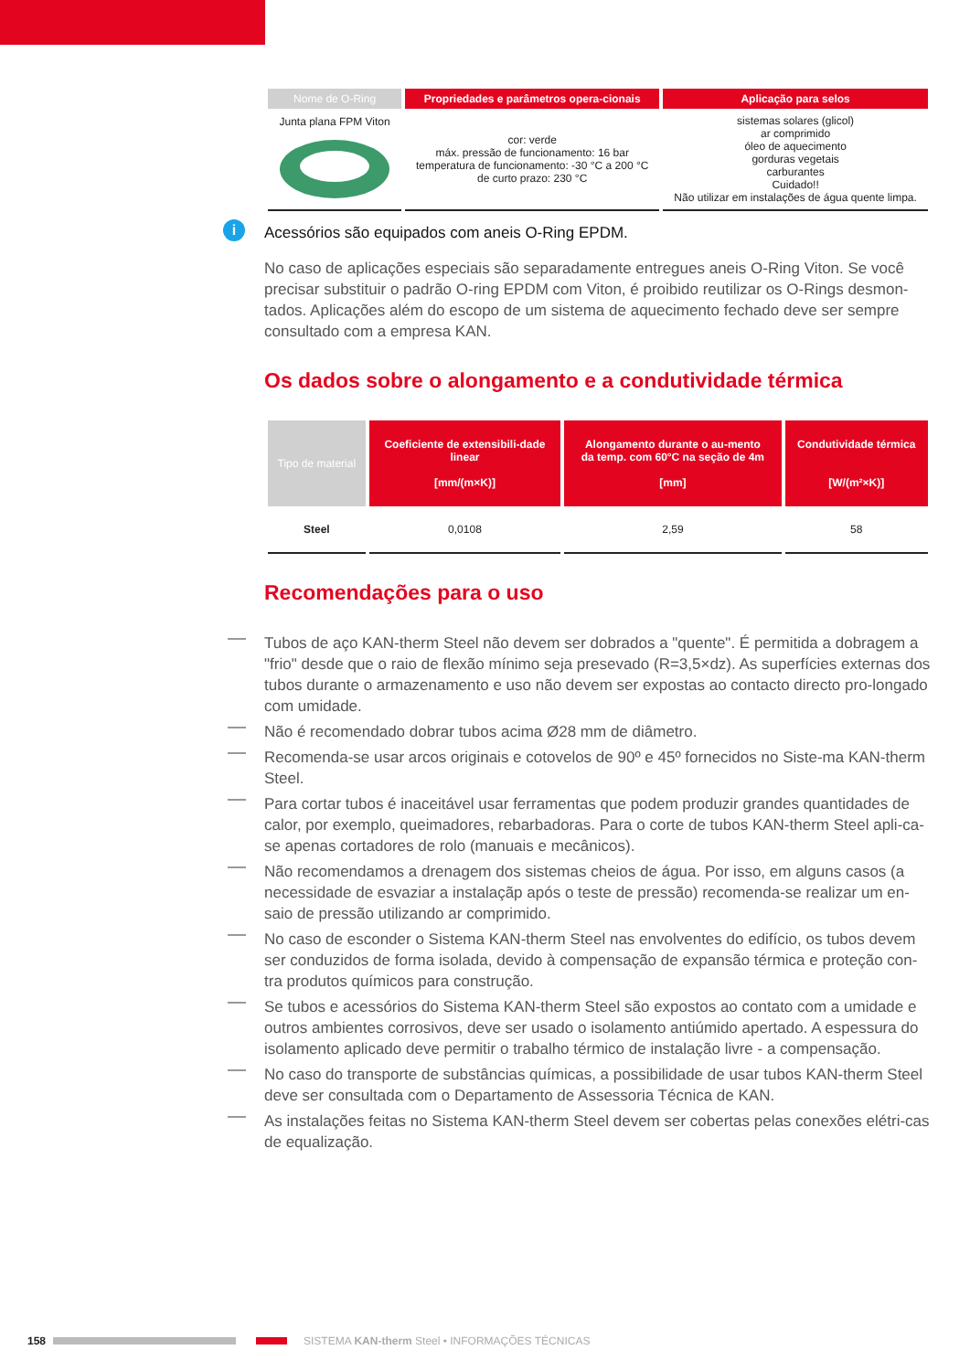| Nome de O-Ring | Propriedades e parâmetros opera-cionais | Aplicação para selos |
| --- | --- | --- |
| Junta plana FPM Viton | cor: verde máx. pressão de funcionamento: 16 bar temperatura de funcionamento: -30 °C a 200 °C de curto prazo: 230 °C | sistemas solares (glicol) ar comprimido óleo de aquecimento gorduras vegetais carburantes Cuidado!! Não utilizar em instalações de água quente limpa. |
i
Acessórios são equipados com aneis O-Ring EPDM.
No caso de aplicações especiais são separadamente entregues aneis O-Ring Viton. Se você precisar substituir o padrão O-ring EPDM com Viton, é proibido reutilizar os O-Rings desmon-tados. Aplicações além do escopo de um sistema de aquecimento fechado deve ser sempre consultado com a empresa KAN.
Os dados sobre o alongamento e a condutividade térmica
| Tipo de material | Coeficiente de extensibili-dade linear [mm/(m×K)] | Alongamento durante o au-mento da temp. com 60°C na seção de 4m [mm] | Condutividade térmica [W/(m²×K)] |
| --- | --- | --- | --- |
| Steel | 0,0108 | 2,59 | 58 |
Recomendações para o uso
Tubos de aço KAN-therm Steel não devem ser dobrados a "quente". É permitida a dobragem a "frio" desde que o raio de flexão mínimo seja presevado (R=3,5×dz). As superfícies externas dos tubos durante o armazenamento e uso não devem ser expostas ao contacto directo pro-longado com umidade.
Não é recomendado dobrar tubos acima Ø28 mm de diâmetro.
Recomenda-se usar arcos originais e cotovelos de 90º e 45º fornecidos no Siste-ma KAN-therm Steel.
Para cortar tubos é inaceitável usar ferramentas que podem produzir grandes quantidades de calor, por exemplo, queimadores, rebarbadoras. Para o corte de tubos KAN-therm Steel apli-ca-se apenas cortadores de rolo (manuais e mecânicos).
Não recomendamos a drenagem dos sistemas cheios de água. Por isso, em alguns casos (a necessidade de esvaziar a instalaçãp após o teste de pressão) recomenda-se realizar um en-saio de pressão utilizando ar comprimido.
No caso de esconder o Sistema KAN-therm Steel nas envolventes do edifício, os tubos devem ser conduzidos de forma isolada, devido à compensação de expansão térmica e proteção con-tra produtos químicos para construção.
Se tubos e acessórios do Sistema KAN-therm Steel são expostos ao contato com a umidade e outros ambientes corrosivos, deve ser usado o isolamento antiúmido apertado. A espessura do isolamento aplicado deve permitir o trabalho térmico de instalação livre - a compensação.
No caso do transporte de substâncias químicas, a possibilidade de usar tubos KAN-therm Steel deve ser consultada com o Departamento de Assessoria Técnica de KAN.
As instalações feitas no Sistema KAN-therm Steel devem ser cobertas pelas conexões elétri-cas de equalização.
158 SISTEMA KAN-therm Steel • INFORMAÇÕES TÉCNICAS